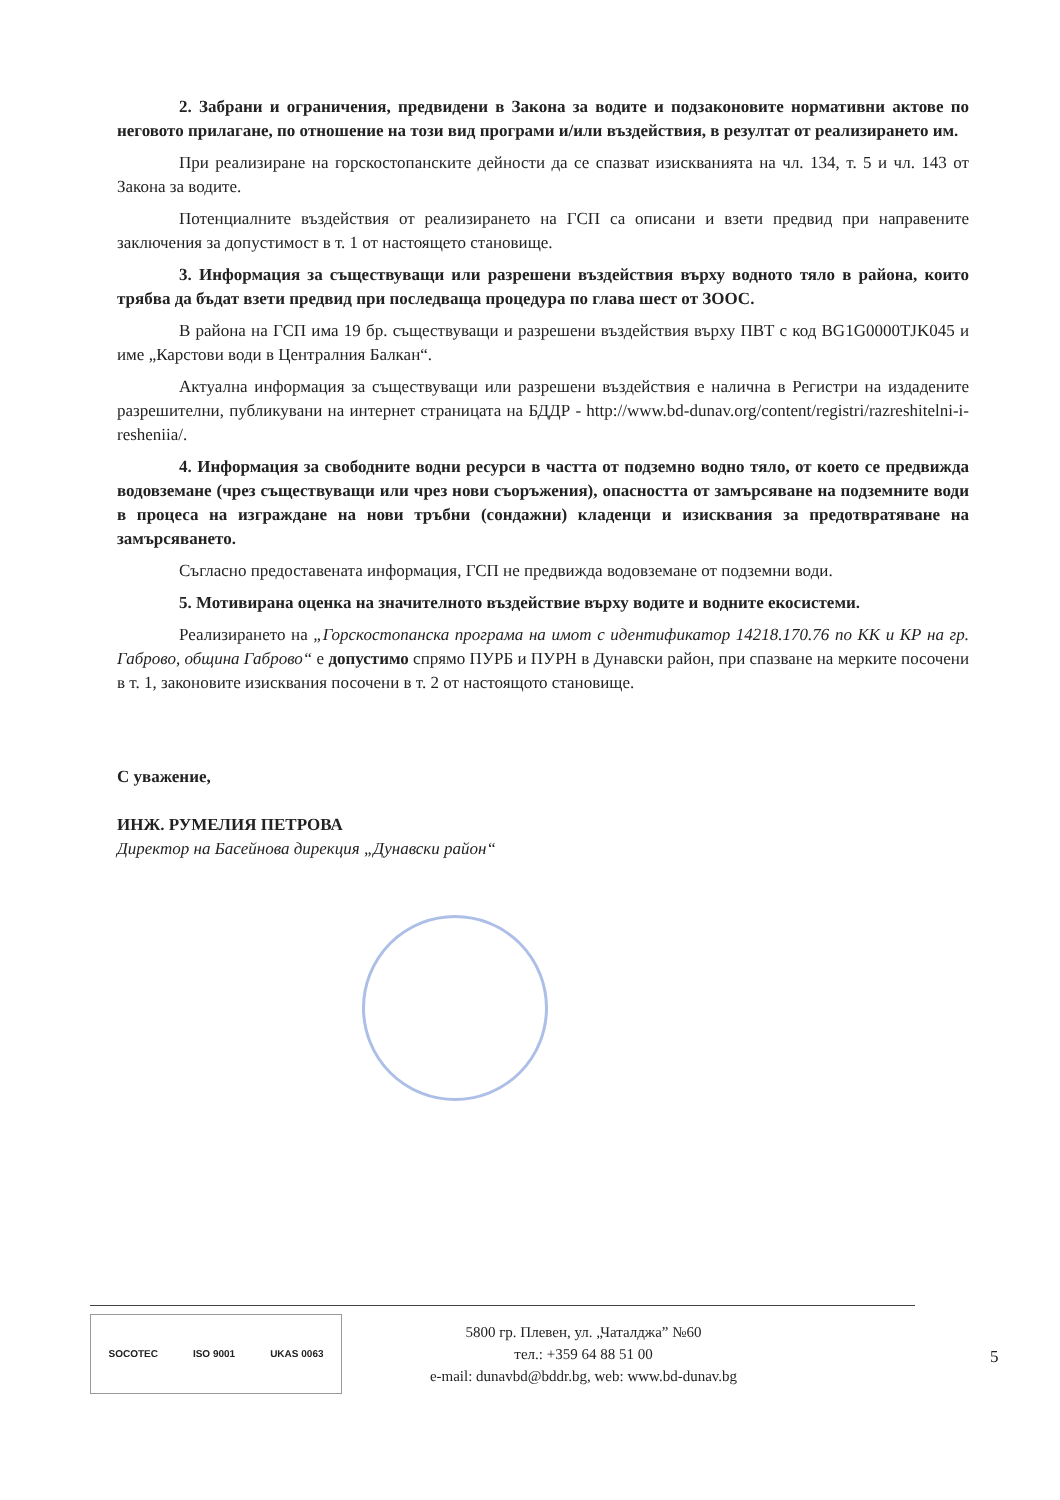2. Забрани и ограничения, предвидени в Закона за водите и подзаконовите нормативни актове по неговото прилагане, по отношение на този вид програми и/или въздействия, в резултат от реализирането им.
При реализиране на горскостопанските дейности да се спазват изискванията на чл. 134, т. 5 и чл. 143 от Закона за водите.
Потенциалните въздействия от реализирането на ГСП са описани и взети предвид при направените заключения за допустимост в т. 1 от настоящето становище.
3. Информация за съществуващи или разрешени въздействия върху водното тяло в района, които трябва да бъдат взети предвид при последваща процедура по глава шест от ЗООС.
В района на ГСП има 19 бр. съществуващи и разрешени въздействия върху ПВТ с код BG1G0000TJK045 и име „Карстови води в Централния Балкан“.
Актуална информация за съществуващи или разрешени въздействия е налична в Регистри на издадените разрешителни, публикувани на интернет страницата на БДДР - http://www.bd-dunav.org/content/registri/razreshitelni-i-resheniia/.
4. Информация за свободните водни ресурси в частта от подземно водно тяло, от което се предвижда водовземане (чрез съществуващи или чрез нови съоръжения), опасността от замърсяване на подземните води в процеса на изграждане на нови тръбни (сондажни) кладенци и изисквания за предотвратяване на замърсяването.
Съгласно предоставената информация, ГСП не предвижда водовземане от подземни води.
5. Мотивирана оценка на значителното въздействие върху водите и водните екосистеми.
Реализирането на „Горскостопанска програма на имот с идентификатор 14218.170.76 по КК и КР на гр. Габрово, община Габрово“ е допустимо спрямо ПУРБ и ПУРН в Дунавски район, при спазване на мерките посочени в т. 1, законовите изисквания посочени в т. 2 от настоящото становище.
С уважение,
ИНЖ. РУМЕЛИЯ ПЕТРОВА
Директор на Басейнова дирекция „Дунавски район“
SOCOTEC ISO 9001 UKAS 0063
5800 гр. Плевен, ул. „Чаталджа” №60
тел.: +359 64 88 51 00
e-mail: dunavbd@bddr.bg, web: www.bd-dunav.bg
5